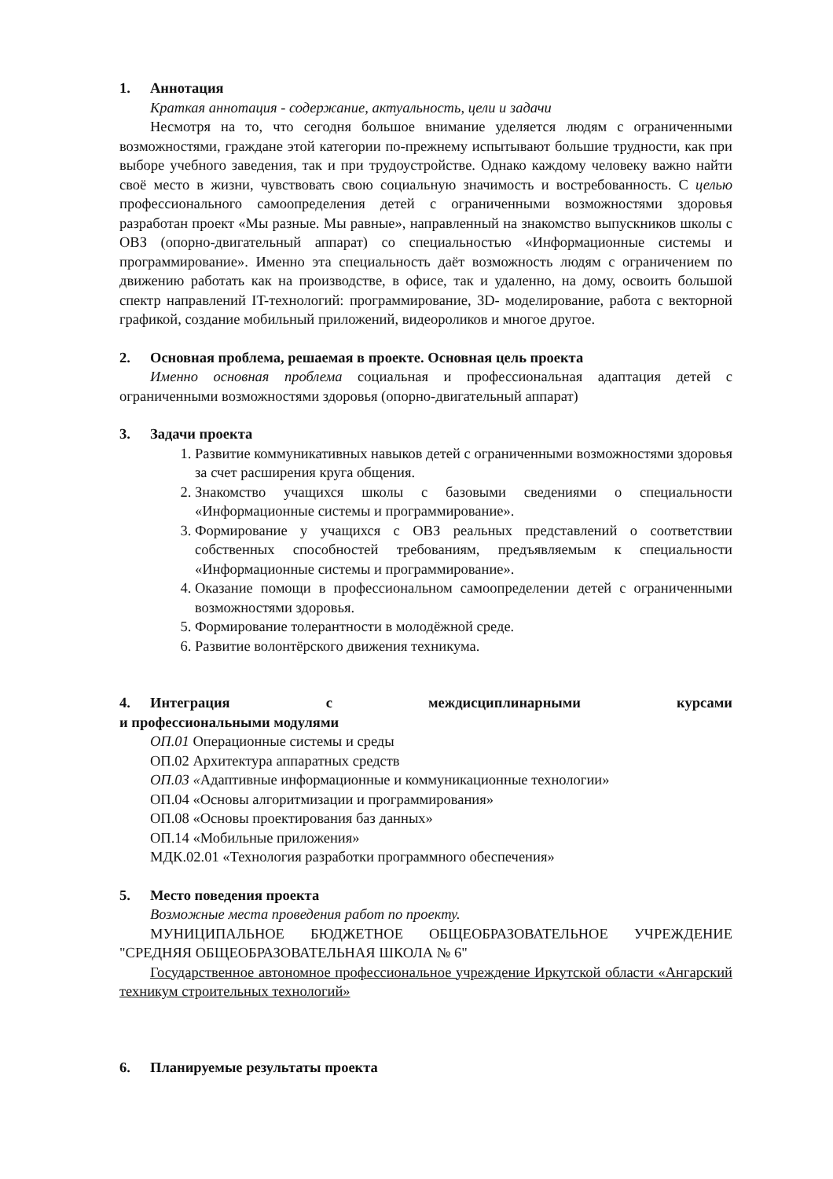1. Аннотация
Краткая аннотация - содержание, актуальность, цели и задачи
Несмотря на то, что сегодня большое внимание уделяется людям с ограниченными возможностями, граждане этой категории по-прежнему испытывают большие трудности, как при выборе учебного заведения, так и при трудоустройстве. Однако каждому человеку важно найти своё место в жизни, чувствовать свою социальную значимость и востребованность. С целью профессионального самоопределения детей с ограниченными возможностями здоровья разработан проект «Мы разные. Мы равные», направленный на знакомство выпускников школы с ОВЗ (опорно-двигательный аппарат) со специальностью «Информационные системы и программирование». Именно эта специальность даёт возможность людям с ограничением по движению работать как на производстве, в офисе, так и удаленно, на дому, освоить большой спектр направлений IT-технологий: программирование, 3D- моделирование, работа с векторной графикой, создание мобильный приложений, видеороликов и многое другое.
2. Основная проблема, решаемая в проекте. Основная цель проекта
Именно основная проблема социальная и профессиональная адаптация детей с ограниченными возможностями здоровья (опорно-двигательный аппарат)
3. Задачи проекта
1. Развитие коммуникативных навыков детей с ограниченными возможностями здоровья за счет расширения круга общения.
2. Знакомство учащихся школы с базовыми сведениями о специальности «Информационные системы и программирование».
3. Формирование у учащихся с ОВЗ реальных представлений о соответствии собственных способностей требованиям, предъявляемым к специальности «Информационные системы и программирование».
4. Оказание помощи в профессиональном самоопределении детей с ограниченными возможностями здоровья.
5. Формирование толерантности в молодёжной среде.
6. Развитие волонтёрского движения техникума.
4. Интеграция с междисциплинарными курсами
и профессиональными модулями
ОП.01 Операционные системы и среды
ОП.02 Архитектура аппаратных средств
ОП.03 «Адаптивные информационные и коммуникационные технологии»
ОП.04 «Основы алгоритмизации и программирования»
ОП.08 «Основы проектирования баз данных»
ОП.14 «Мобильные приложения»
МДК.02.01 «Технология разработки программного обеспечения»
5. Место поведения проекта
Возможные места проведения работ по проекту.
МУНИЦИПАЛЬНОЕ БЮДЖЕТНОЕ ОБЩЕОБРАЗОВАТЕЛЬНОЕ УЧРЕЖДЕНИЕ "СРЕДНЯЯ ОБЩЕОБРАЗОВАТЕЛЬНАЯ ШКОЛА № 6"
Государственное автономное профессиональное учреждение Иркутской области «Ангарский техникум строительных технологий»
6. Планируемые результаты проекта